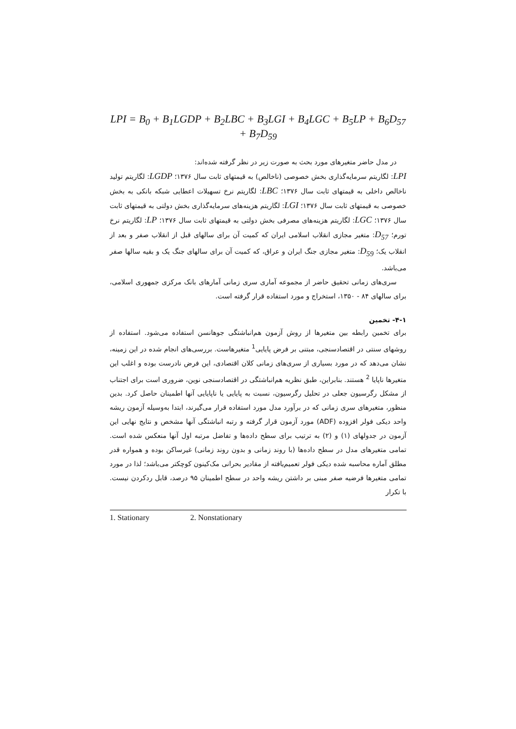LPI = B<sub>0</sub> + B<sub>1</sub>LGDP + B<sub>2</sub>LBC + B<sub>3</sub>LGI + B<sub>4</sub>LGC + B<sub>5</sub>LP + B<sub>6</sub>D<sub>57</sub> + B<sub>7</sub>D<sub>59</sub>
در مدل حاضر متغیرهای مورد بحث به صورت زیر در نظر گرفته شده‌اند:
LPI: لگاریتم سرمایه‌گذاری بخش خصوصی (ناخالص) به قیمتهای ثابت سال ۱۳۷۶؛ LGDP: لگاریتم تولید ناخالص داخلی به قیمتهای ثابت سال ۱۳۷۶؛ LBC: لگاریتم نرخ تسهیلات اعطایی شبکه بانکی به بخش خصوصی به قیمتهای ثابت سال ۱۳۷۶؛ LGI: لگاریتم هزینه‌های سرمایه‌گذاری بخش دولتی به قیمتهای ثابت سال ۱۳۷۶؛ LGC: لگاریتم هزینه‌های مصرفی بخش دولتی به قیمتهای ثابت سال ۱۳۷۶؛ LP: لگاریتم نرخ تورم؛ D<sub>57</sub>: متغیر مجازی انقلاب اسلامی ایران که کمیت آن برای سالهای قبل از انقلاب صفر و بعد از انقلاب یک؛ D<sub>59</sub>: متغیر مجازی جنگ ایران و عراق، که کمیت آن برای سالهای جنگ یک و بقیه سالها صفر می‌باشد.
سری‌های زمانی تحقیق حاضر از مجموعه آماری سری زمانی آمارهای بانک مرکزی جمهوری اسلامی، برای سالهای ۸۴ - ۱۳۵۰، استخراج و مورد استفاده قرار گرفته است.
۴-۱- تخمین
برای تخمین رابطه بین متغیرها از روش آزمون هم‌انباشتگی جوهانسن استفاده می‌شود. استفاده از روشهای سنتی در اقتصادسنجی، مبتنی بر فرض پایایی<sup>1</sup> متغیرهاست. بررسی‌های انجام شده در این زمینه، نشان می‌دهد که در مورد بسیاری از سری‌های زمانی کلان اقتصادی، این فرض نادرست بوده و اغلب این متغیرها ناپایا <sup>2</sup> هستند. بنابراین، طبق نظریه هم‌انباشتگی در اقتصادسنجی نوین، ضروری است برای اجتناب از مشکل رگرسیون جعلی در تحلیل رگرسیون، نسبت به پایایی یا ناپایایی آنها اطمینان حاصل کرد. بدین منظور، متغیرهای سری زمانی که در برآورد مدل مورد استفاده قرار می‌گیرند، ابتدا به‌وسیله آزمون ریشه واحد دیکی فولر افزوده (ADF) مورد آزمون قرار گرفته و رتبه انباشتگی آنها مشخص و نتایج نهایی این آزمون در جدولهای (۱) و (۲) به ترتیب برای سطح داده‌ها و تفاضل مرتبه اول آنها منعکس شده است. تمامی متغیرهای مدل در سطح داده‌ها (با روند زمانی و بدون روند زمانی) غیرساکن بوده و همواره قدر مطلق آماره محاسبه شده دیکی فولر تعمیم‌یافته از مقادیر بحرانی مک‌کینون کوچکتر می‌باشد؛ لذا در مورد تمامی متغیرها فرضیه صفر مبنی بر داشتن ریشه واحد در سطح اطمینان ۹۵ درصد، قابل ردکردن نیست. با تکرار
1. Stationary 2. Nonstationary